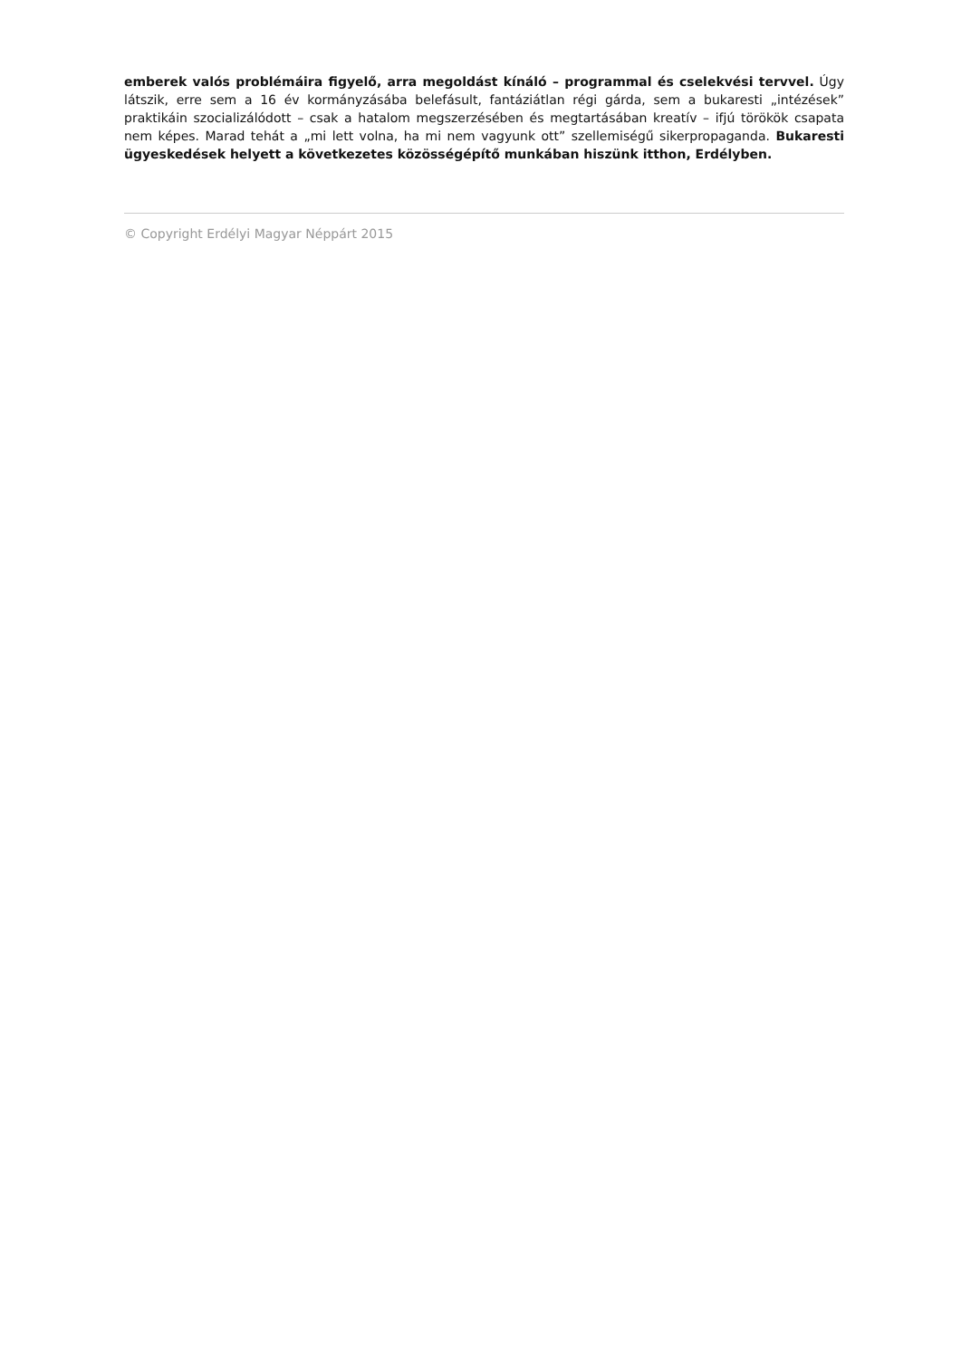emberek valós problémáira figyelő, arra megoldást kínáló – programmal és cselekvési tervvel. Úgy látszik, erre sem a 16 év kormányzásába belefásult, fantáziátlan régi gárda, sem a bukaresti „intézések” praktikáin szocializálódott – csak a hatalom megszerzésében és megtartásában kreatív – ifjú törökök csapata nem képes. Marad tehát a „mi lett volna, ha mi nem vagyunk ott” szellemiségű sikerpropaganda. Bukaresti ügyeskedések helyett a következetes közösségépítő munkában hiszünk itthon, Erdélyben.
© Copyright Erdélyi Magyar Néppárt 2015